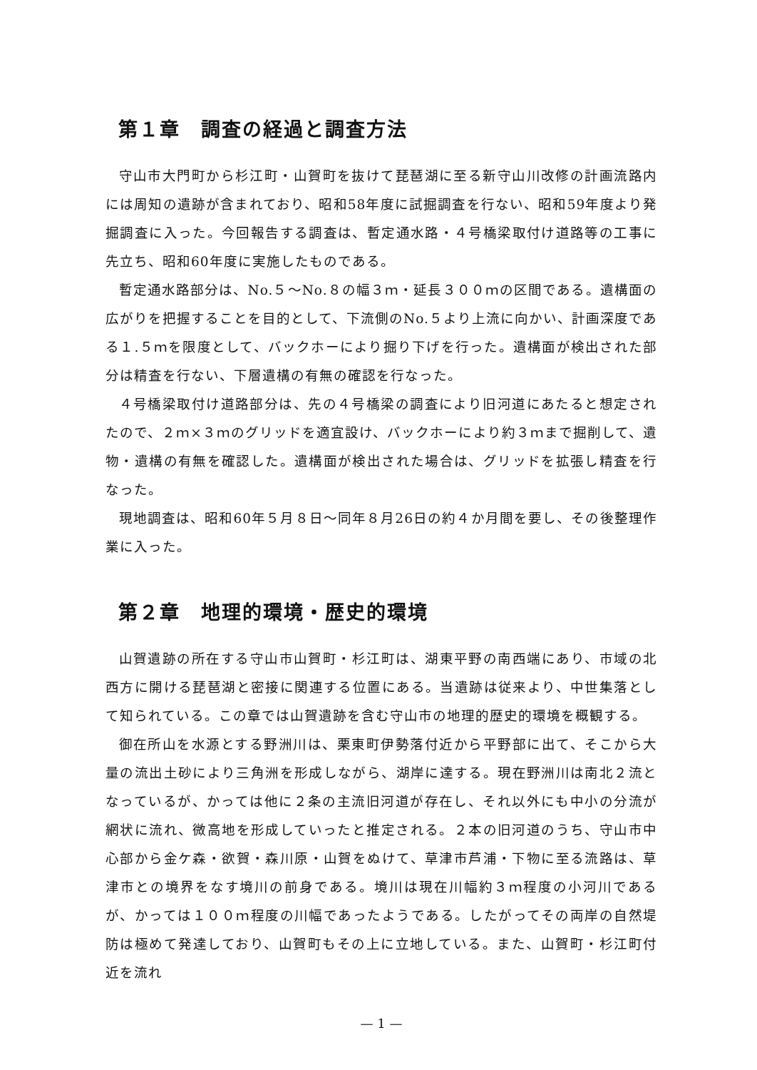第１章　調査の経過と調査方法
守山市大門町から杉江町・山賀町を抜けて琵琶湖に至る新守山川改修の計画流路内には周知の遺跡が含まれており、昭和58年度に試掘調査を行ない、昭和59年度より発掘調査に入った。今回報告する調査は、暫定通水路・４号橋梁取付け道路等の工事に先立ち、昭和60年度に実施したものである。
暫定通水路部分は、No.５～No.８の幅３ｍ・延長３００ｍの区間である。遺構面の広がりを把握することを目的として、下流側のNo.５より上流に向かい、計画深度である１.５ｍを限度として、バックホーにより掘り下げを行った。遺構面が検出された部分は精査を行ない、下層遺構の有無の確認を行なった。
４号橋梁取付け道路部分は、先の４号橋梁の調査により旧河道にあたると想定されたので、２ｍ×３ｍのグリッドを適宜設け、バックホーにより約３ｍまで掘削して、遺物・遺構の有無を確認した。遺構面が検出された場合は、グリッドを拡張し精査を行なった。
現地調査は、昭和60年５月８日～同年８月26日の約４か月間を要し、その後整理作業に入った。
第２章　地理的環境・歴史的環境
山賀遺跡の所在する守山市山賀町・杉江町は、湖東平野の南西端にあり、市域の北西方に開ける琵琶湖と密接に関連する位置にある。当遺跡は従来より、中世集落として知られている。この章では山賀遺跡を含む守山市の地理的歴史的環境を概観する。
御在所山を水源とする野洲川は、栗東町伊勢落付近から平野部に出て、そこから大量の流出土砂により三角洲を形成しながら、湖岸に達する。現在野洲川は南北２流となっているが、かっては他に２条の主流旧河道が存在し、それ以外にも中小の分流が網状に流れ、微高地を形成していったと推定される。２本の旧河道のうち、守山市中心部から金ケ森・欲賀・森川原・山賀をぬけて、草津市芦浦・下物に至る流路は、草津市との境界をなす境川の前身である。境川は現在川幅約３ｍ程度の小河川であるが、かっては１００ｍ程度の川幅であったようである。したがってその両岸の自然堤防は極めて発達しており、山賀町もその上に立地している。また、山賀町・杉江町付近を流れ
— 1 —